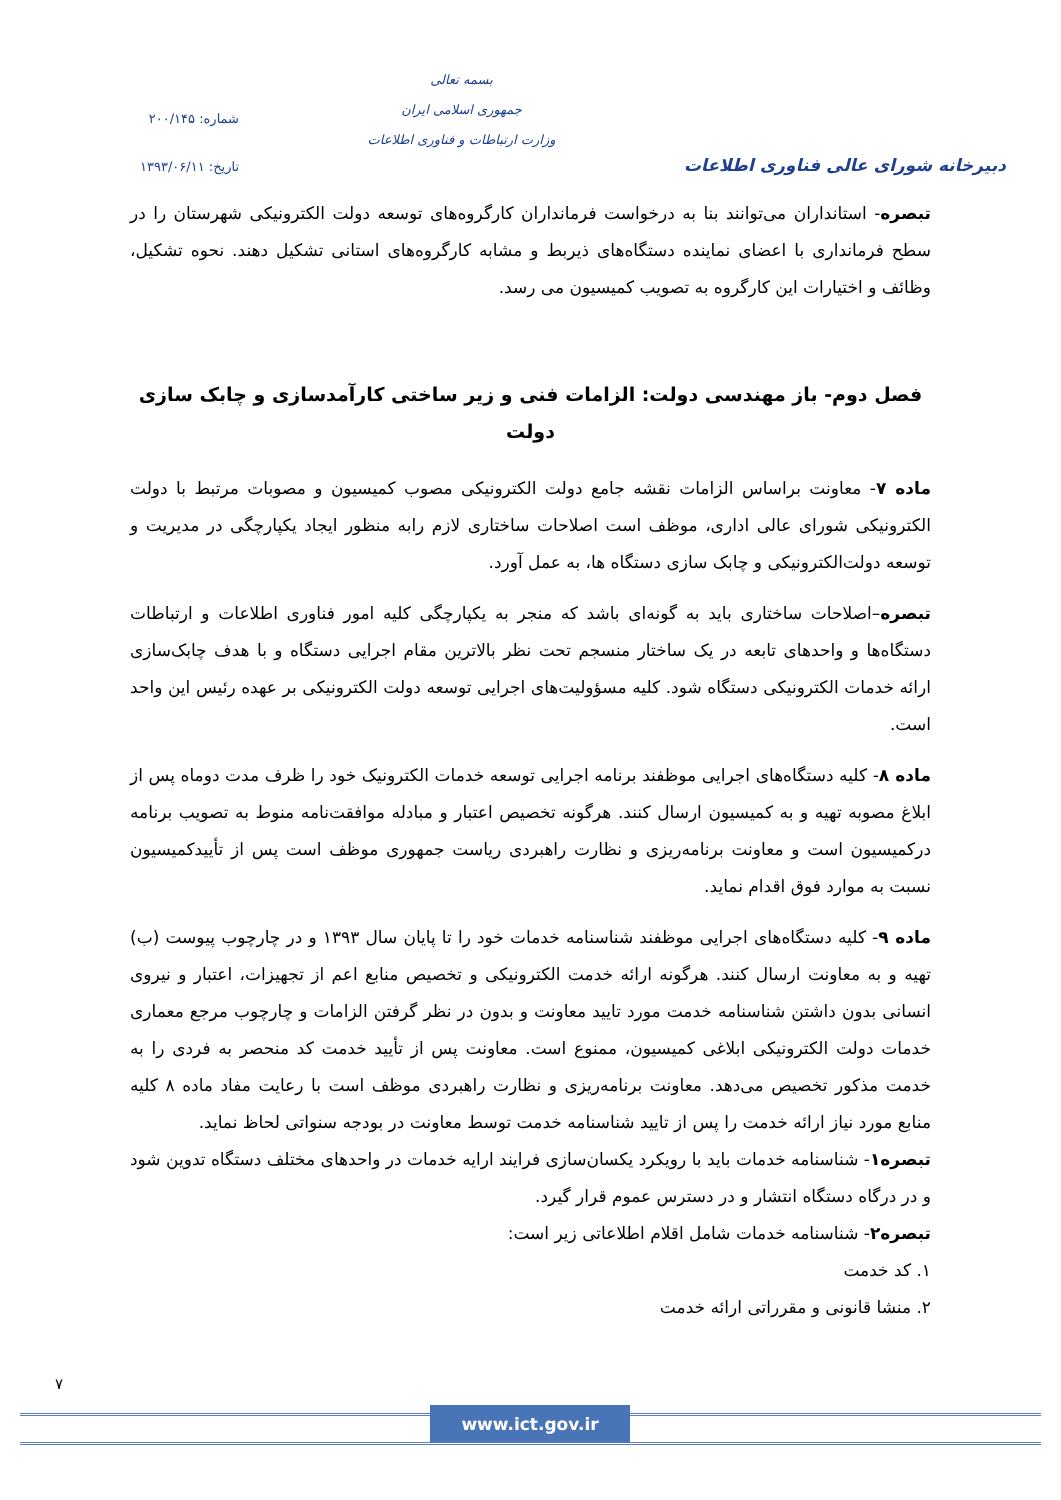دبیرخانه شورای عالی فناوری اطلاعات
بسمه تعالی
جمهوری اسلامی ایران
وزارت ارتباطات و فناوری اطلاعات
شماره: ۲۰۰/۱۴۵
تاریخ: ۱۳۹۳/۰۶/۱۱
تبصره- استانداران می‌توانند بنا به درخواست فرمانداران کارگروه‌های توسعه دولت الکترونیکی شهرستان را در سطح فرمانداری با اعضای نماینده دستگاه‌های ذیربط و مشابه کارگروه‌های استانی تشکیل دهند. نحوه تشکیل، وظائف و اختیارات این کارگروه به تصویب کمیسیون می رسد.
فصل دوم- باز مهندسی دولت: الزامات فنی و زیر ساختی کارآمدسازی و چابک سازی دولت
ماده ۷- معاونت براساس الزامات نقشه جامع دولت الکترونیکی مصوب کمیسیون و مصوبات مرتبط با دولت الکترونیکی شورای عالی اداری، موظف است اصلاحات ساختاری لازم رابه منظور ایجاد یکپارچگی در مدیریت و توسعه دولت‌الکترونیکی و چابک سازی دستگاه ها، به عمل آورد.
تبصره–اصلاحات ساختاری باید به گونه‌ای باشد که منجر به یکپارچگی کلیه امور فناوری اطلاعات و ارتباطات دستگاه‌ها و واحدهای تابعه در یک ساختار منسجم تحت نظر بالاترین مقام اجرایی دستگاه و با هدف چابک‌سازی ارائه خدمات الکترونیکی دستگاه شود. کلیه مسؤولیت‌های اجرایی توسعه دولت الکترونیکی بر عهده رئیس این واحد است.
ماده ۸- کلیه دستگاه‌های اجرایی موظفند برنامه اجرایی توسعه خدمات الکترونیک خود را ظرف مدت دوماه پس از ابلاغ مصوبه تهیه و به کمیسیون ارسال کنند. هرگونه تخصیص اعتبار و مبادله موافقت‌نامه منوط به تصویب برنامه درکمیسیون است و معاونت برنامه‌ریزی و نظارت راهبردی ریاست جمهوری موظف است پس از تأییدکمیسیون نسبت به موارد فوق اقدام نماید.
ماده ۹- کلیه دستگاه‌های اجرایی موظفند شناسنامه خدمات خود را تا پایان سال ۱۳۹۳ و در چارچوب پیوست (ب) تهیه و به معاونت ارسال کنند. هرگونه ارائه خدمت الکترونیکی و تخصیص منابع اعم از تجهیزات، اعتبار و نیروی انسانی بدون داشتن شناسنامه خدمت مورد تایید معاونت و بدون در نظر گرفتن الزامات و چارچوب مرجع معماری خدمات دولت الکترونیکی ابلاغی کمیسیون، ممنوع است. معاونت پس از تأیید خدمت کد منحصر به فردی را به خدمت مذکور تخصیص می‌دهد. معاونت برنامه‌ریزی و نظارت راهبردی موظف است با رعایت مفاد ماده ۸ کلیه منابع مورد نیاز ارائه خدمت را پس از تایید شناسنامه خدمت توسط معاونت در بودجه سنواتی لحاظ نماید.
تبصره۱- شناسنامه خدمات باید با رویکرد یکسان‌سازی فرایند ارایه خدمات در واحدهای مختلف دستگاه تدوین شود و در درگاه دستگاه انتشار و در دسترس عموم قرار گیرد.
تبصره۲- شناسنامه خدمات شامل اقلام اطلاعاتی زیر است:
۱. کد خدمت
۲. منشا قانونی و مقرراتی ارائه خدمت
۷
www.ict.gov.ir